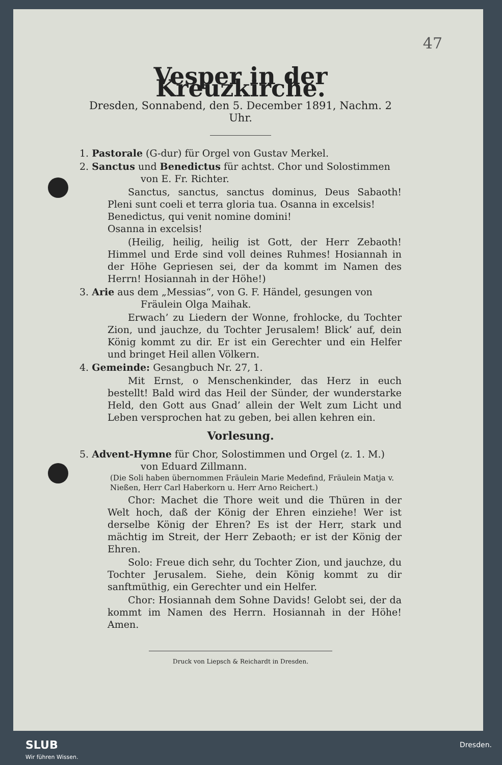47
Vesper in der Kreuzkirche.
Dresden, Sonnabend, den 5. December 1891, Nachm. 2 Uhr.
1. Pastorale (G-dur) für Orgel von Gustav Merkel.
2. Sanctus und Benedictus für achtst. Chor und Solostimmen
von E. Fr. Richter.
Sanctus, sanctus, sanctus dominus, Deus Sabaoth! Pleni sunt coeli et terra gloria tua. Osanna in excelsis!
Benedictus, qui venit nomine domini!
Osanna in excelsis!
(Heilig, heilig, heilig ist Gott, der Herr Zebaoth! Himmel und Erde sind voll deines Ruhmes! Hosiannah in der Höhe Gepriesen sei, der da kommt im Namen des Herrn! Hosiannah in der Höhe!)
3. Arie aus dem „Messias“, von G. F. Händel, gesungen von
Fräulein Olga Maihak.
Erwach’ zu Liedern der Wonne, frohlocke, du Tochter Zion, und jauchze, du Tochter Jerusalem! Blick’ auf, dein König kommt zu dir. Er ist ein Gerechter und ein Helfer und bringet Heil allen Völkern.
4. Gemeinde: Gesangbuch Nr. 27, 1.
Mit Ernst, o Menschenkinder, das Herz in euch bestellt! Bald wird das Heil der Sünder, der wunderstarke Held, den Gott aus Gnad’ allein der Welt zum Licht und Leben versprochen hat zu geben, bei allen kehren ein.
Vorlesung.
5. Advent-Hymne für Chor, Solostimmen und Orgel (z. 1. M.)
von Eduard Zillmann.
(Die Soli haben übernommen Fräulein Marie Medefind, Fräulein Matja v. Nießen, Herr Carl Haberkorn u. Herr Arno Reichert.)
Chor: Machet die Thore weit und die Thüren in der Welt hoch, daß der König der Ehren einziehe! Wer ist derselbe König der Ehren? Es ist der Herr, stark und mächtig im Streit, der Herr Zebaoth; er ist der König der Ehren.
Solo: Freue dich sehr, du Tochter Zion, und jauchze, du Tochter Jerusalem. Siehe, dein König kommt zu dir sanftmüthig, ein Gerechter und ein Helfer.
Chor: Hosiannah dem Sohne Davids! Gelobt sei, der da kommt im Namen des Herrn. Hosiannah in der Höhe! Amen.
Druck von Liepsch & Reichardt in Dresden.
SLUB
Wir führen Wissen.
Dresden.